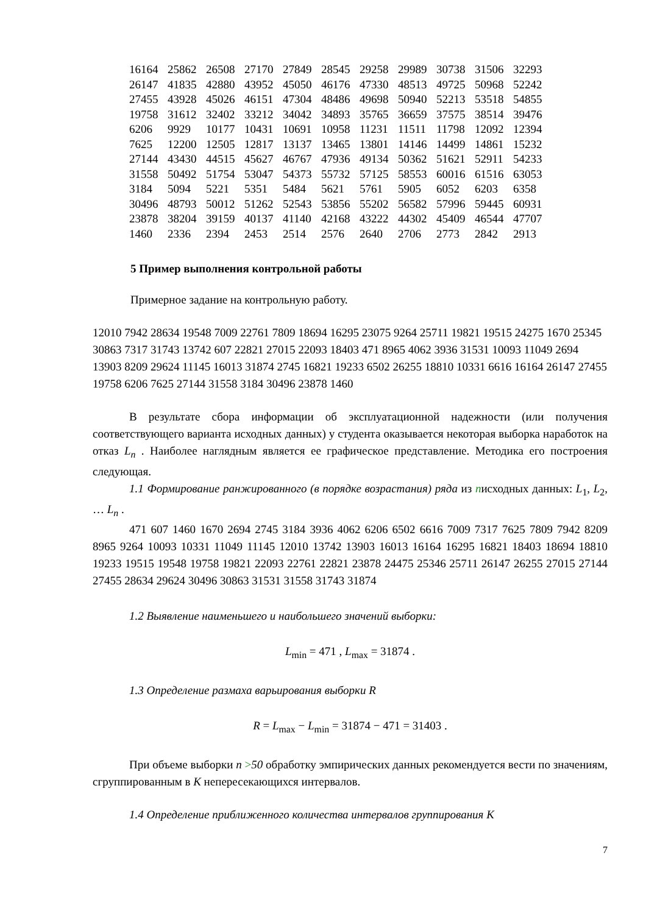| 16164 | 25862 | 26508 | 27170 | 27849 | 28545 | 29258 | 29989 | 30738 | 31506 | 32293 |
| 26147 | 41835 | 42880 | 43952 | 45050 | 46176 | 47330 | 48513 | 49725 | 50968 | 52242 |
| 27455 | 43928 | 45026 | 46151 | 47304 | 48486 | 49698 | 50940 | 52213 | 53518 | 54855 |
| 19758 | 31612 | 32402 | 33212 | 34042 | 34893 | 35765 | 36659 | 37575 | 38514 | 39476 |
| 6206 | 9929 | 10177 | 10431 | 10691 | 10958 | 11231 | 11511 | 11798 | 12092 | 12394 |
| 7625 | 12200 | 12505 | 12817 | 13137 | 13465 | 13801 | 14146 | 14499 | 14861 | 15232 |
| 27144 | 43430 | 44515 | 45627 | 46767 | 47936 | 49134 | 50362 | 51621 | 52911 | 54233 |
| 31558 | 50492 | 51754 | 53047 | 54373 | 55732 | 57125 | 58553 | 60016 | 61516 | 63053 |
| 3184 | 5094 | 5221 | 5351 | 5484 | 5621 | 5761 | 5905 | 6052 | 6203 | 6358 |
| 30496 | 48793 | 50012 | 51262 | 52543 | 53856 | 55202 | 56582 | 57996 | 59445 | 60931 |
| 23878 | 38204 | 39159 | 40137 | 41140 | 42168 | 43222 | 44302 | 45409 | 46544 | 47707 |
| 1460 | 2336 | 2394 | 2453 | 2514 | 2576 | 2640 | 2706 | 2773 | 2842 | 2913 |
5 Пример выполнения контрольной работы
Примерное задание на контрольную работу.
12010 7942 28634 19548 7009 22761 7809 18694 16295 23075 9264 25711 19821 19515 24275 1670 25345 30863 7317 31743 13742 607 22821 27015 22093 18403 471 8965 4062 3936 31531 10093 11049 2694 13903 8209 29624 11145 16013 31874 2745 16821 19233 6502 26255 18810 10331 6616 16164 26147 27455 19758 6206 7625 27144 31558 3184 30496 23878 1460
В результате сбора информации об эксплуатационной надежности (или получения соответствующего варианта исходных данных) у студента оказывается некоторая выборка наработок на отказ L<sub>n</sub> . Наиболее наглядным является ее графическое представление. Методика его построения следующая.
1.1 Формирование ранжированного (в порядке возрастания) ряда из nисходных данных: L<sub>1</sub>, L<sub>2</sub>, … L<sub>n</sub> .
471 607 1460 1670 2694 2745 3184 3936 4062 6206 6502 6616 7009 7317 7625 7809 7942 8209 8965 9264 10093 10331 11049 11145 12010 13742 13903 16013 16164 16295 16821 18403 18694 18810 19233 19515 19548 19758 19821 22093 22761 22821 23878 24475 25346 25711 26147 26255 27015 27144 27455 28634 29624 30496 30863 31531 31558 31743 31874
1.2 Выявление наименьшего и наибольшего значений выборки:
L<sub>min</sub> = 471 , L<sub>max</sub> = 31874 .
1.3 Определение размаха варьирования выборки R
R = L<sub>max</sub> − L<sub>min</sub> = 31874 − 471 = 31403 .
При объеме выборки n >50 обработку эмпирических данных рекомендуется вести по значениям, сгруппированным в К непересекающихся интервалов.
1.4 Определение приближенного количества интервалов группирования К
7